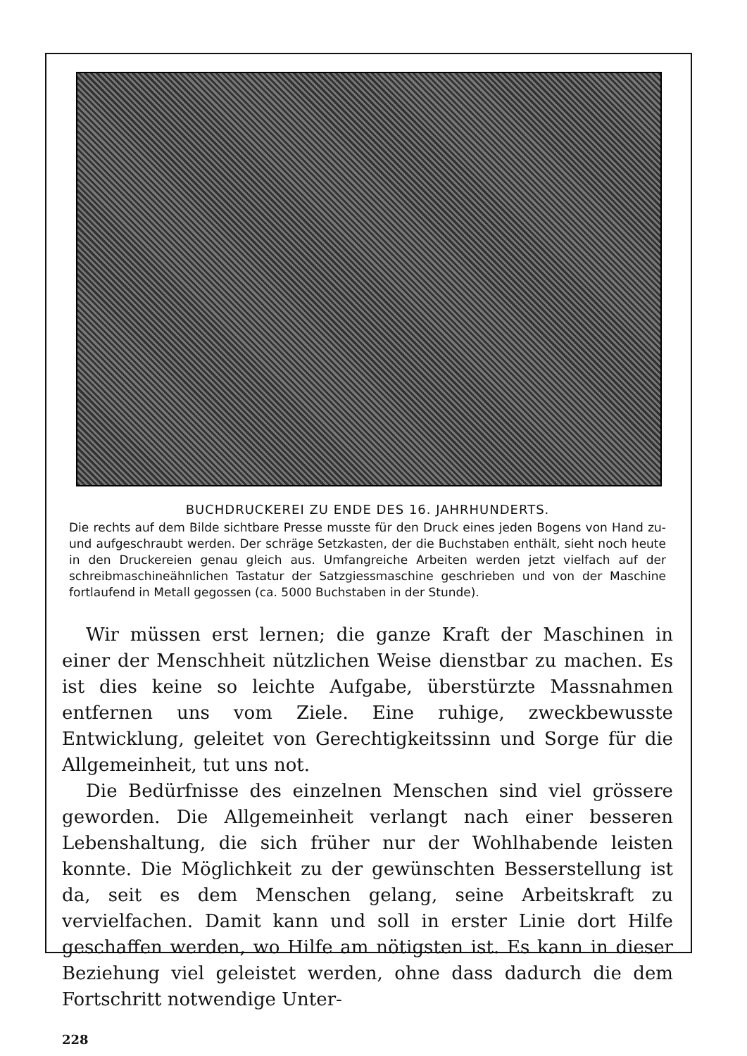BUCHDRUCKEREI ZU ENDE DES 16. JAHRHUNDERTS.
Die rechts auf dem Bilde sichtbare Presse musste für den Druck eines jeden Bogens von Hand zu- und aufgeschraubt werden. Der schräge Setzkasten, der die Buchstaben enthält, sieht noch heute in den Druckereien genau gleich aus. Umfangreiche Arbeiten werden jetzt vielfach auf der schreibmaschineähnlichen Tastatur der Satzgiessmaschine geschrieben und von der Maschine fortlaufend in Metall gegossen (ca. 5000 Buchstaben in der Stunde).
Wir müssen erst lernen; die ganze Kraft der Maschinen in einer der Menschheit nützlichen Weise dienstbar zu machen. Es ist dies keine so leichte Aufgabe, überstürzte Massnahmen entfernen uns vom Ziele. Eine ruhige, zweckbewusste Entwicklung, geleitet von Gerechtigkeitssinn und Sorge für die Allgemeinheit, tut uns not.
Die Bedürfnisse des einzelnen Menschen sind viel grössere geworden. Die Allgemeinheit verlangt nach einer besseren Lebenshaltung, die sich früher nur der Wohlhabende leisten konnte. Die Möglichkeit zu der gewünschten Besserstellung ist da, seit es dem Menschen gelang, seine Arbeitskraft zu vervielfachen. Damit kann und soll in erster Linie dort Hilfe geschaffen werden, wo Hilfe am nötigsten ist. Es kann in dieser Beziehung viel geleistet werden, ohne dass dadurch die dem Fortschritt notwendige Unter-
228